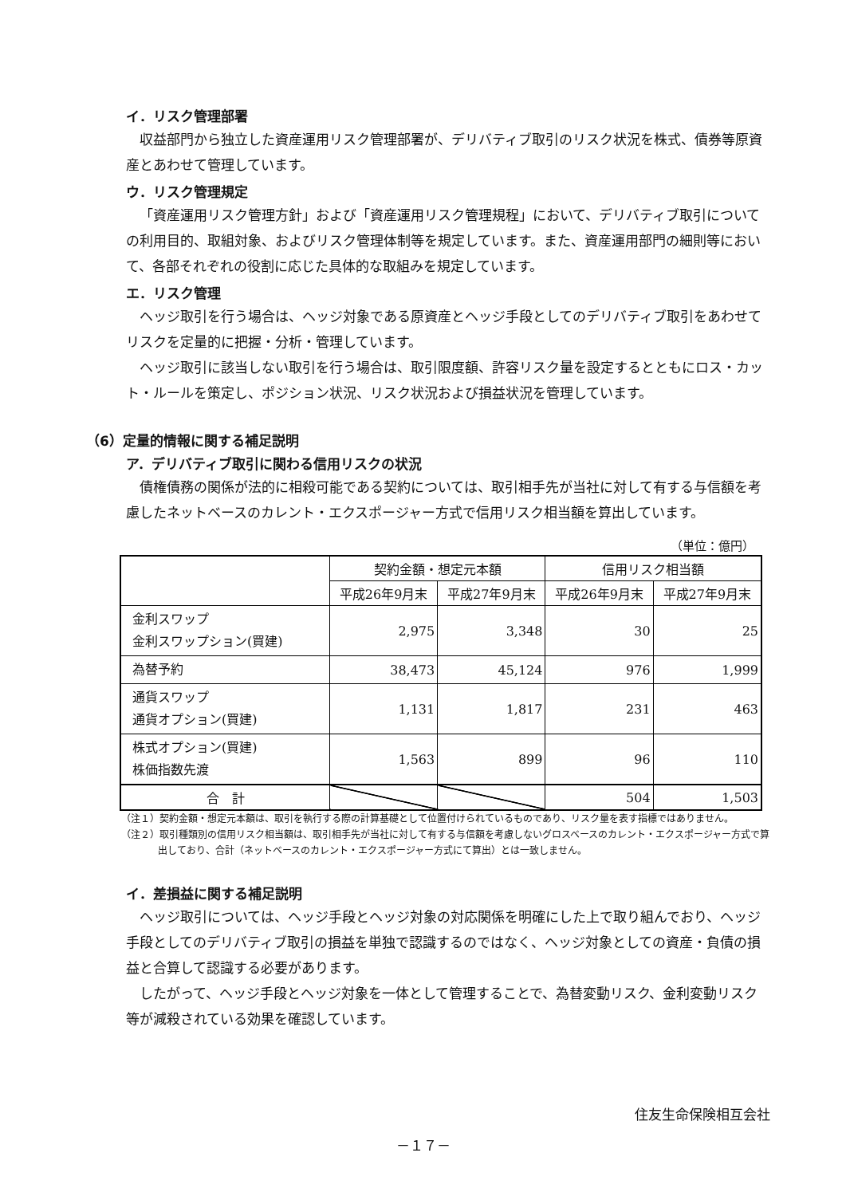イ．リスク管理部署
収益部門から独立した資産運用リスク管理部署が、デリバティブ取引のリスク状況を株式、債券等原資産とあわせて管理しています。
ウ．リスク管理規定
「資産運用リスク管理方針」および「資産運用リスク管理規程」において、デリバティブ取引についての利用目的、取組対象、およびリスク管理体制等を規定しています。また、資産運用部門の細則等において、各部それぞれの役割に応じた具体的な取組みを規定しています。
エ．リスク管理
ヘッジ取引を行う場合は、ヘッジ対象である原資産とヘッジ手段としてのデリバティブ取引をあわせてリスクを定量的に把握・分析・管理しています。
ヘッジ取引に該当しない取引を行う場合は、取引限度額、許容リスク量を設定するとともにロス・カット・ルールを策定し、ポジション状況、リスク状況および損益状況を管理しています。
（6）定量的情報に関する補足説明
ア．デリバティブ取引に関わる信用リスクの状況
債権債務の関係が法的に相殺可能である契約については、取引相手先が当社に対して有する与信額を考慮したネットベースのカレント・エクスポージャー方式で信用リスク相当額を算出しています。
（単位：億円）
| | 契約金額・想定元本額 | | 信用リスク相当額 | |
| --- | --- | --- | --- | --- |
| | 平成26年9月末 | 平成27年9月末 | 平成26年9月末 | 平成27年9月末 |
| 金利スワップ 金利スワップション(買建) | 2,975 | 3,348 | 30 | 25 |
| 為替予約 | 38,473 | 45,124 | 976 | 1,999 |
| 通貨スワップ 通貨オプション(買建) | 1,131 | 1,817 | 231 | 463 |
| 株式オプション(買建) 株価指数先渡 | 1,563 | 899 | 96 | 110 |
| 合 計 | | | 504 | 1,503 |
（注１）契約金額・想定元本額は、取引を執行する際の計算基礎として位置付けられているものであり、リスク量を表す指標ではありません。
（注２）取引種類別の信用リスク相当額は、取引相手先が当社に対して有する与信額を考慮しないグロスベースのカレント・エクスポージャー方式で算出しており、合計（ネットベースのカレント・エクスポージャー方式にて算出）とは一致しません。
イ．差損益に関する補足説明
ヘッジ取引については、ヘッジ手段とヘッジ対象の対応関係を明確にした上で取り組んでおり、ヘッジ手段としてのデリバティブ取引の損益を単独で認識するのではなく、ヘッジ対象としての資産・負債の損益と合算して認識する必要があります。
したがって、ヘッジ手段とヘッジ対象を一体として管理することで、為替変動リスク、金利変動リスク等が減殺されている効果を確認しています。
住友生命保険相互会社
－１７－